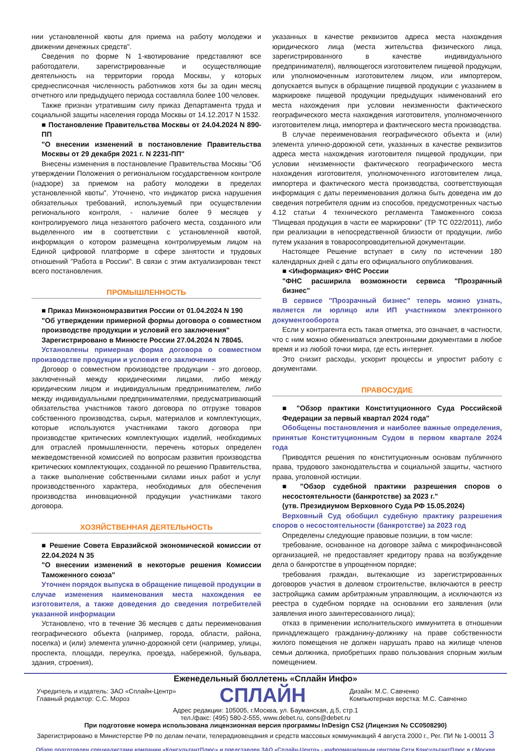нии установленной квоты для приема на работу молодежи и движении денежных средств".
Сведения по форме N 1-квотирование представляют все работодатели, зарегистрированные и осуществляющие деятельность на территории города Москвы, у которых среднесписочная численность работников хотя бы за один месяц отчетного или предыдущего периода составляла более 100 человек.
Также признан утратившим силу приказ Департамента труда и социальной защиты населения города Москвы от 14.12.2017 N 1532.
■ Постановление Правительства Москвы от 24.04.2024 N 890-ПП
"О внесении изменений в постановление Правительства Москвы от 29 декабря 2021 г. N 2231-ПП"
Внесены изменения в постановление Правительства Москвы "Об утверждении Положения о региональном государственном контроле (надзоре) за приемом на работу молодежи в пределах установленной квоты". Уточнено, что индикатор риска нарушения обязательных требований, используемый при осуществлении регионального контроля, - наличие более 9 месяцев у контролируемого лица незанятого рабочего места, созданного или выделенного им в соответствии с установленной квотой, информация о котором размещена контролируемым лицом на Единой цифровой платформе в сфере занятости и трудовых отношений "Работа в России". В связи с этим актуализирован текст всего постановления.
ПРОМЫШЛЕННОСТЬ
■ Приказ Минэкономразвития России от 01.04.2024 N 190
"Об утверждении примерной формы договора о совместном производстве продукции и условий его заключения"
Зарегистрировано в Минюсте России 27.04.2024 N 78045.
Установлены примерная форма договора о совместном производстве продукции и условия его заключения
Договор о совместном производстве продукции - это договор, заключенный между юридическими лицами, либо между юридическим лицом и индивидуальным предпринимателем, либо между индивидуальными предпринимателями, предусматривающий обязательства участников такого договора по отгрузке товаров собственного производства, сырья, материалов и комплектующих, которые используются участниками такого договора при производстве критических комплектующих изделий, необходимых для отраслей промышленности, перечень которых определен межведомственной комиссией по вопросам развития производства критических комплектующих, созданной по решению Правительства, а также выполнение собственными силами иных работ и услуг производственного характера, необходимых для обеспечения производства инновационной продукции участниками такого договора.
ХОЗЯЙСТВЕННАЯ ДЕЯТЕЛЬНОСТЬ
■ Решение Совета Евразийской экономической комиссии от 22.04.2024 N 35
"О внесении изменений в некоторые решения Комиссии Таможенного союза"
Уточнен порядок выпуска в обращение пищевой продукции в случае изменения наименования места нахождения ее изготовителя, а также доведения до сведения потребителей указанной информации
Установлено, что в течение 36 месяцев с даты переименования географического объекта (например, города, области, района, поселка) и (или) элемента улично-дорожной сети (например, улицы, проспекта, площади, переулка, проезда, набережной, бульвара, здания, строения),
указанных в качестве реквизитов адреса места нахождения юридического лица (места жительства физического лица, зарегистрированного в качестве индивидуального предпринимателя), являющегося изготовителем пищевой продукции, или уполномоченным изготовителем лицом, или импортером, допускается выпуск в обращение пищевой продукции с указанием в маркировке пищевой продукции предыдущих наименований его места нахождения при условии неизменности фактического географического места нахождения изготовителя, уполномоченного изготовителем лица, импортера и фактического места производства.
В случае переименования географического объекта и (или) элемента улично-дорожной сети, указанных в качестве реквизитов адреса места нахождения изготовителя пищевой продукции, при условии неизменности фактического географического места нахождения изготовителя, уполномоченного изготовителем лица, импортера и фактического места производства, соответствующая информация с даты переименования должна быть доведена им до сведения потребителя одним из способов, предусмотренных частью 4.12 статьи 4 технического регламента Таможенного союза "Пищевая продукция в части ее маркировки" (ТР ТС 022/2011), либо при реализации в непосредственной близости от продукции, либо путем указания в товаросопроводительной документации.
Настоящее Решение вступает в силу по истечении 180 календарных дней с даты его официального опубликования.
■ <Информация> ФНС России
"ФНС расширила возможности сервиса "Прозрачный бизнес"
В сервисе "Прозрачный бизнес" теперь можно узнать, является ли юрлицо или ИП участником электронного документооборота
Если у контрагента есть такая отметка, это означает, в частности, что с ним можно обмениваться электронными документами в любое время и из любой точки мира, где есть интернет.
Это снизит расходы, ускорит процессы и упростит работу с документами.
ПРАВОСУДИЕ
■ "Обзор практики Конституционного Суда Российской Федерации за первый квартал 2024 года"
Обобщены постановления и наиболее важные определения, принятые Конституционным Судом в первом квартале 2024 года
Приводятся решения по конституционным основам публичного права, трудового законодательства и социальной защиты, частного права, уголовной юстиции.
■ "Обзор судебной практики разрешения споров о несостоятельности (банкротстве) за 2023 г."
(утв. Президиумом Верховного Суда РФ 15.05.2024)
Верховный Суд обобщил судебную практику разрешения споров о несостоятельности (банкротстве) за 2023 год
Определены следующие правовые позиции, в том числе:
требование, основанное на договоре займа с микрофинансовой организацией, не предоставляет кредитору права на возбуждение дела о банкротстве в упрощенном порядке;
требования граждан, вытекающие из зарегистрированных договоров участия в долевом строительстве, включаются в реестр застройщика самим арбитражным управляющим, а исключаются из реестра в судебном порядке на основании его заявления (или заявления иного заинтересованного лица);
отказ в применении исполнительского иммунитета в отношении принадлежащего гражданину-должнику на праве собственности жилого помещения не должен нарушать право на жилище членов семьи должника, приобретших право пользования спорным жилым помещением.
Еженедельный бюллетень «Сплайн Инфо»
Учредитель и издатель: ЗАО «Сплайн-Центр»
Главный редактор: С.С. Мороз
СПЛАЙН
Дизайн: М.С. Савченко
Компьютерная верстка: М.С. Савченко
Адрес редакции: 105005, г.Москва, ул. Бауманская, д.5, стр.1
тел./факс: (495) 580-2-555, www.debet.ru, cons@debet.ru
При подготовке номера использована лицензионная версия программы InDesign CS2 (Лицензия № CC0508290)
Зарегистрировано в Министерстве РФ по делам печати, телерадиовещания и средств массовых коммуникаций 4 августа 2000 г., Рег. ПИ № 1-00011 3
Обзор подготовлен специалистами компании «КонсультантПлюс» и представлен ЗАО «Сплайн-Центр» - информационным центром Сети КонсультантПлюс в г.Москве